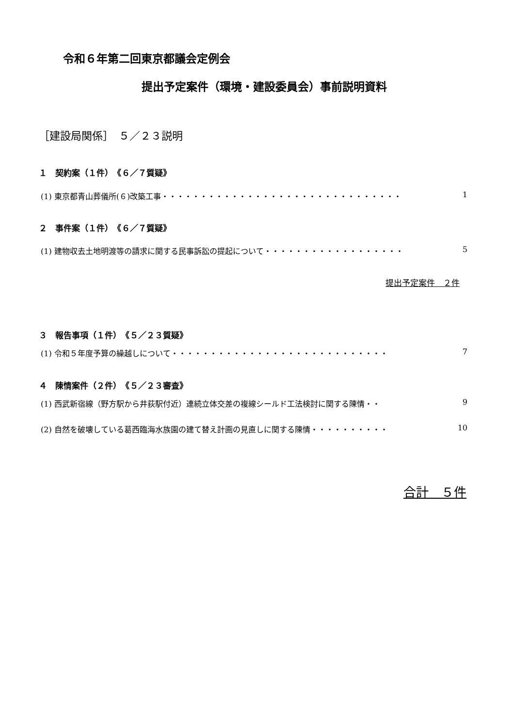令和６年第二回東京都議会定例会
提出予定案件（環境・建設委員会）事前説明資料
［建設局関係］　５／２３説明
１　契約案（１件）　《６／７質疑》
(1) 東京都青山葬儀所(６)改築工事 ・・・・・・・・・・・・・・・・・・・・・・・・・・・・・・・ 1
２　事件案（１件）　《６／７質疑》
(1) 建物収去土地明渡等の請求に関する民事訴訟の提起について ・・・・・・・・・・・・・・・・・・ 5
提出予定案件　２件
３　報告事項（１件）　《５／２３質疑》
(1) 令和５年度予算の繰越しについて ・・・・・・・・・・・・・・・・・・・・・・・・・・・・ 7
４　陳情案件（２件）　《５／２３審査》
(1) 西武新宿線（野方駅から井荻駅付近）連続立体交差の複線シールド工法検討に関する陳情 ・・ 9
(2) 自然を破壊している葛西臨海水族園の建て替え計画の見直しに関する陳情 ・・・・・・・・・・ 10
合計　５件